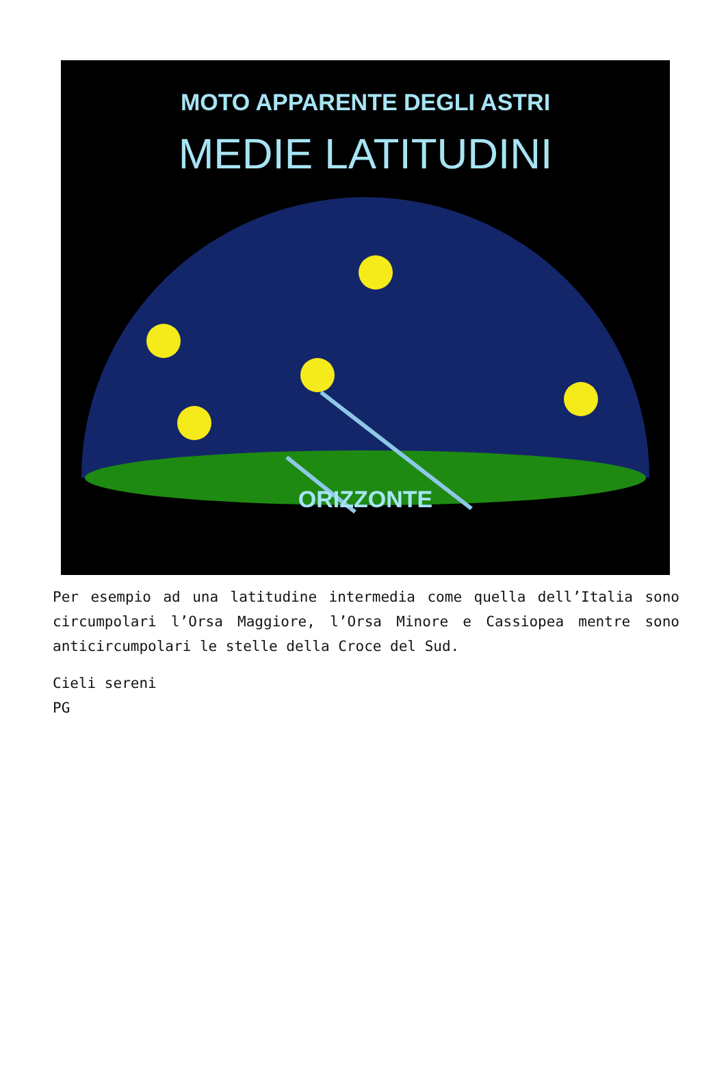MOTO APPARENTE DEGLI ASTRI
MEDIE LATITUDINI
ORIZZONTE
Per esempio ad una latitudine intermedia come quella dell’Italia sono circumpolari l’Orsa Maggiore, l’Orsa Minore e Cassiopea mentre sono anticircumpolari le stelle della Croce del Sud.
Cieli sereni
PG